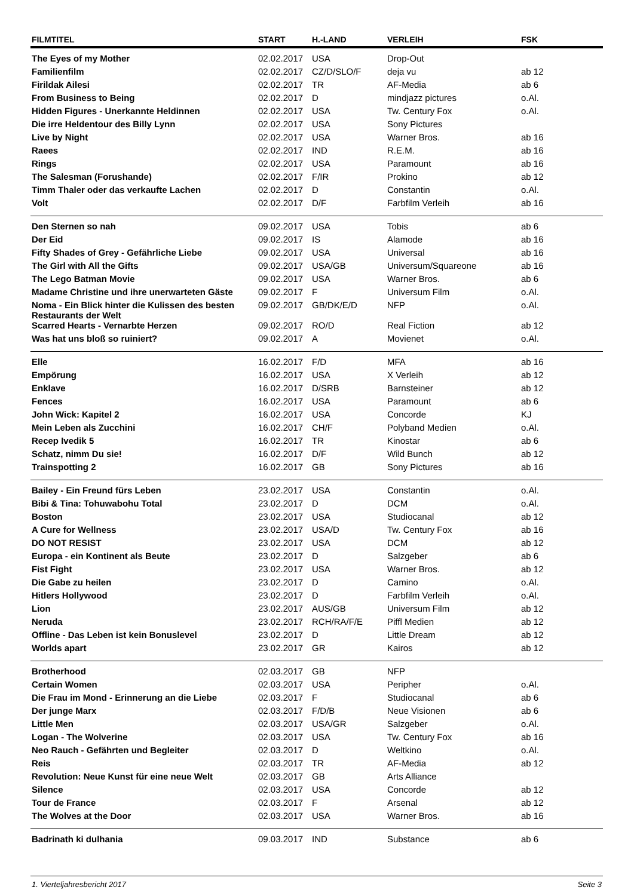| FILMTITEL | START | H.-LAND | VERLEIH | FSK |
| --- | --- | --- | --- | --- |
| The Eyes of my Mother | 02.02.2017 | USA | Drop-Out | |
| Familienfilm | 02.02.2017 | CZ/D/SLO/F | deja vu | ab 12 |
| Firildak Ailesi | 02.02.2017 | TR | AF-Media | ab 6 |
| From Business to Being | 02.02.2017 | D | mindjazz pictures | o.Al. |
| Hidden Figures - Unerkannte Heldinnen | 02.02.2017 | USA | Tw. Century Fox | o.Al. |
| Die irre Heldentour des Billy Lynn | 02.02.2017 | USA | Sony Pictures | |
| Live by Night | 02.02.2017 | USA | Warner Bros. | ab 16 |
| Raees | 02.02.2017 | IND | R.E.M. | ab 16 |
| Rings | 02.02.2017 | USA | Paramount | ab 16 |
| The Salesman (Forushande) | 02.02.2017 | F/IR | Prokino | ab 12 |
| Timm Thaler oder das verkaufte Lachen | 02.02.2017 | D | Constantin | o.Al. |
| Volt | 02.02.2017 | D/F | Farbfilm Verleih | ab 16 |
| Den Sternen so nah | 09.02.2017 | USA | Tobis | ab 6 |
| Der Eid | 09.02.2017 | IS | Alamode | ab 16 |
| Fifty Shades of Grey - Gefährliche Liebe | 09.02.2017 | USA | Universal | ab 16 |
| The Girl with All the Gifts | 09.02.2017 | USA/GB | Universum/Squareone | ab 16 |
| The Lego Batman Movie | 09.02.2017 | USA | Warner Bros. | ab 6 |
| Madame Christine und ihre unerwarteten Gäste | 09.02.2017 | F | Universum Film | o.Al. |
| Noma - Ein Blick hinter die Kulissen des besten Restaurants der Welt | 09.02.2017 | GB/DK/E/D | NFP | o.Al. |
| Scarred Hearts - Vernarbte Herzen | 09.02.2017 | RO/D | Real Fiction | ab 12 |
| Was hat uns bloß so ruiniert? | 09.02.2017 | A | Movienet | o.Al. |
| Elle | 16.02.2017 | F/D | MFA | ab 16 |
| Empörung | 16.02.2017 | USA | X Verleih | ab 12 |
| Enklave | 16.02.2017 | D/SRB | Barnsteiner | ab 12 |
| Fences | 16.02.2017 | USA | Paramount | ab 6 |
| John Wick: Kapitel 2 | 16.02.2017 | USA | Concorde | KJ |
| Mein Leben als Zucchini | 16.02.2017 | CH/F | Polyband Medien | o.Al. |
| Recep Ivedik 5 | 16.02.2017 | TR | Kinostar | ab 6 |
| Schatz, nimm Du sie! | 16.02.2017 | D/F | Wild Bunch | ab 12 |
| Trainspotting 2 | 16.02.2017 | GB | Sony Pictures | ab 16 |
| Bailey - Ein Freund fürs Leben | 23.02.2017 | USA | Constantin | o.Al. |
| Bibi & Tina: Tohuwabohu Total | 23.02.2017 | D | DCM | o.Al. |
| Boston | 23.02.2017 | USA | Studiocanal | ab 12 |
| A Cure for Wellness | 23.02.2017 | USA/D | Tw. Century Fox | ab 16 |
| DO NOT RESIST | 23.02.2017 | USA | DCM | ab 12 |
| Europa - ein Kontinent als Beute | 23.02.2017 | D | Salzgeber | ab 6 |
| Fist Fight | 23.02.2017 | USA | Warner Bros. | ab 12 |
| Die Gabe zu heilen | 23.02.2017 | D | Camino | o.Al. |
| Hitlers Hollywood | 23.02.2017 | D | Farbfilm Verleih | o.Al. |
| Lion | 23.02.2017 | AUS/GB | Universum Film | ab 12 |
| Neruda | 23.02.2017 | RCH/RA/F/E | Piffl Medien | ab 12 |
| Offline - Das Leben ist kein Bonuslevel | 23.02.2017 | D | Little Dream | ab 12 |
| Worlds apart | 23.02.2017 | GR | Kairos | ab 12 |
| Brotherhood | 02.03.2017 | GB | NFP | |
| Certain Women | 02.03.2017 | USA | Peripher | o.Al. |
| Die Frau im Mond - Erinnerung an die Liebe | 02.03.2017 | F | Studiocanal | ab 6 |
| Der junge Marx | 02.03.2017 | F/D/B | Neue Visionen | ab 6 |
| Little Men | 02.03.2017 | USA/GR | Salzgeber | o.Al. |
| Logan - The Wolverine | 02.03.2017 | USA | Tw. Century Fox | ab 16 |
| Neo Rauch - Gefährten und Begleiter | 02.03.2017 | D | Weltkino | o.Al. |
| Reis | 02.03.2017 | TR | AF-Media | ab 12 |
| Revolution: Neue Kunst für eine neue Welt | 02.03.2017 | GB | Arts Alliance | |
| Silence | 02.03.2017 | USA | Concorde | ab 12 |
| Tour de France | 02.03.2017 | F | Arsenal | ab 12 |
| The Wolves at the Door | 02.03.2017 | USA | Warner Bros. | ab 16 |
| Badrinath ki dulhania | 09.03.2017 | IND | Substance | ab 6 |
1. Vierteljahresbericht 2017 Seite 3